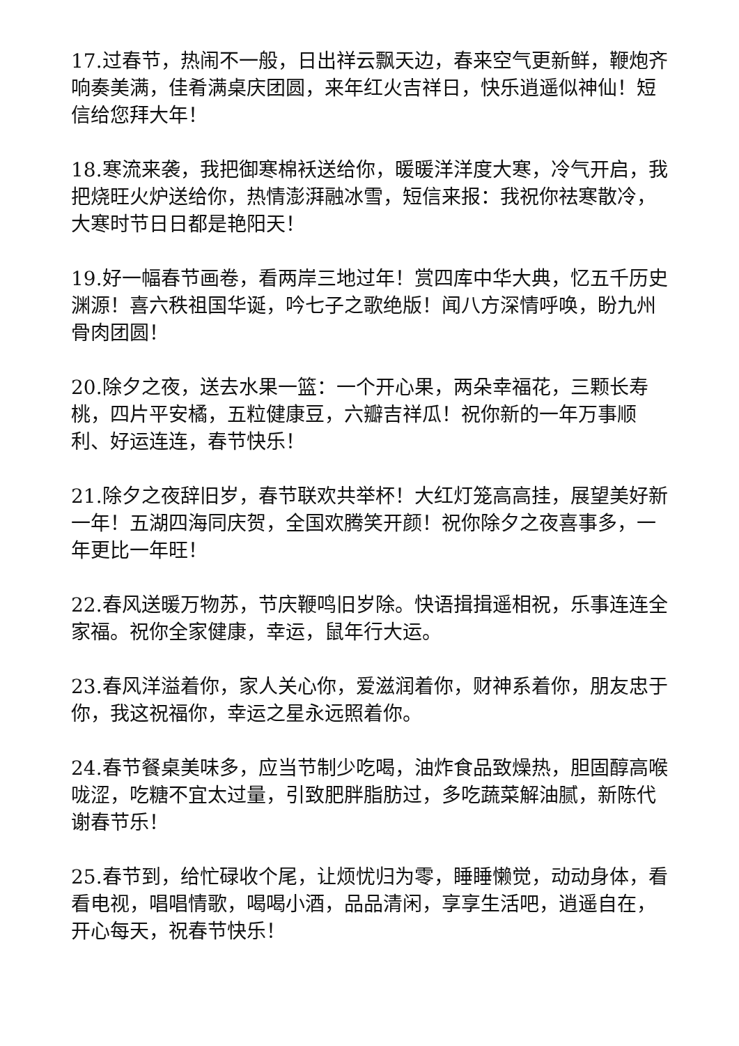17.过春节，热闹不一般，日出祥云飘天边，春来空气更新鲜，鞭炮齐响奏美满，佳肴满桌庆团圆，来年红火吉祥日，快乐逍遥似神仙！短信给您拜大年！
18.寒流来袭，我把御寒棉袄送给你，暖暖洋洋度大寒，冷气开启，我把烧旺火炉送给你，热情澎湃融冰雪，短信来报：我祝你祛寒散冷，大寒时节日日都是艳阳天！
19.好一幅春节画卷，看两岸三地过年！赏四库中华大典，忆五千历史渊源！喜六秩祖国华诞，吟七子之歌绝版！闻八方深情呼唤，盼九州骨肉团圆！
20.除夕之夜，送去水果一篮：一个开心果，两朵幸福花，三颗长寿桃，四片平安橘，五粒健康豆，六瓣吉祥瓜！祝你新的一年万事顺利、好运连连，春节快乐！
21.除夕之夜辞旧岁，春节联欢共举杯！大红灯笼高高挂，展望美好新一年！五湖四海同庆贺，全国欢腾笑开颜！祝你除夕之夜喜事多，一年更比一年旺！
22.春风送暖万物苏，节庆鞭鸣旧岁除。快语揖揖遥相祝，乐事连连全家福。祝你全家健康，幸运，鼠年行大运。
23.春风洋溢着你，家人关心你，爱滋润着你，财神系着你，朋友忠于你，我这祝福你，幸运之星永远照着你。
24.春节餐桌美味多，应当节制少吃喝，油炸食品致燥热，胆固醇高喉咙涩，吃糖不宜太过量，引致肥胖脂肪过，多吃蔬菜解油腻，新陈代谢春节乐！
25.春节到，给忙碌收个尾，让烦忧归为零，睡睡懒觉，动动身体，看看电视，唱唱情歌，喝喝小酒，品品清闲，享享生活吧，逍遥自在，开心每天，祝春节快乐！